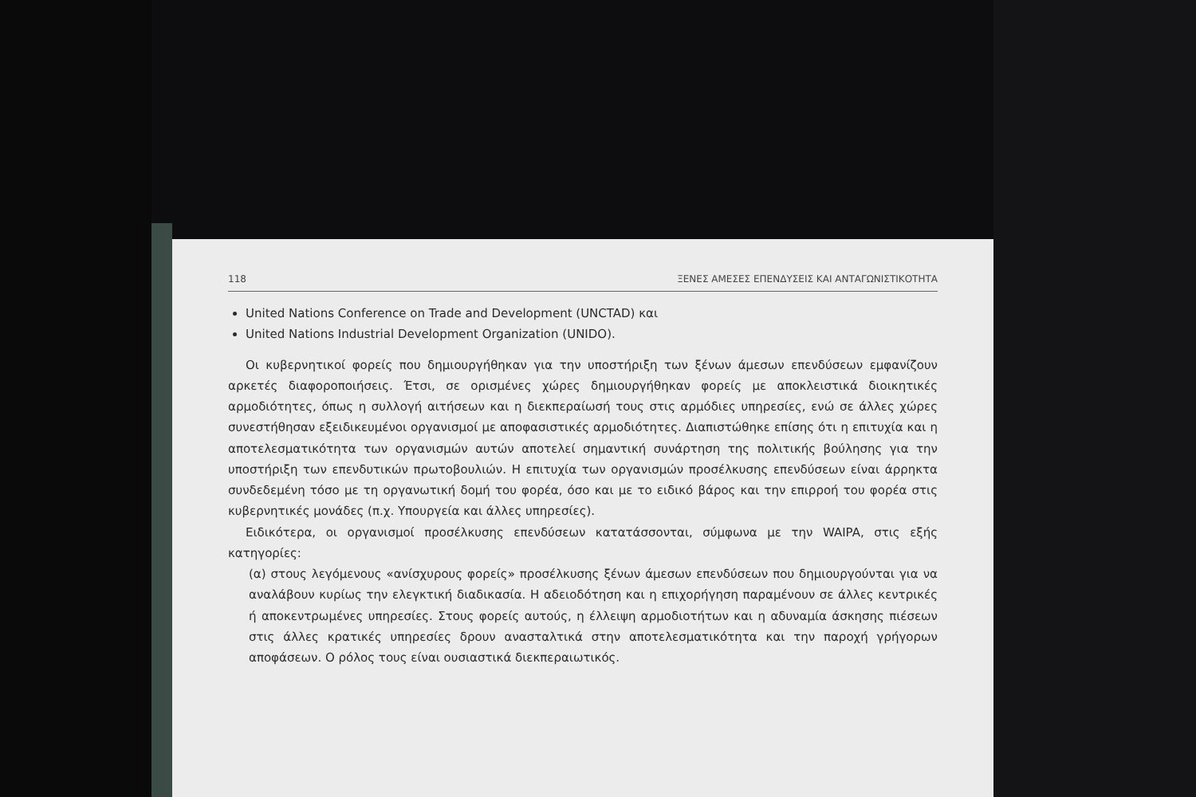118 ΞΕΝΕΣ ΑΜΕΣΕΣ ΕΠΕΝΔΥΣΕΙΣ ΚΑΙ ΑΝΤΑΓΩΝΙΣΤΙΚΟΤΗΤΑ
United Nations Conference on Trade and Development (UNCTAD) και
United Nations Industrial Development Organization (UNIDO).
Οι κυβερνητικοί φορείς που δημιουργήθηκαν για την υποστήριξη των ξένων άμεσων επενδύσεων εμφανίζουν αρκετές διαφοροποιήσεις. Έτσι, σε ορισμένες χώρες δημιουργήθηκαν φορείς με αποκλειστικά διοικητικές αρμοδιότητες, όπως η συλλογή αιτήσεων και η διεκπεραίωσή τους στις αρμόδιες υπηρεσίες, ενώ σε άλλες χώρες συνεστήθησαν εξειδικευμένοι οργανισμοί με αποφασιστικές αρμοδιότητες. Διαπιστώθηκε επίσης ότι η επιτυχία και η αποτελεσματικότητα των οργανισμών αυτών αποτελεί σημαντική συνάρτηση της πολιτικής βούλησης για την υποστήριξη των επενδυτικών πρωτοβουλιών. Η επιτυχία των οργανισμών προσέλκυσης επενδύσεων είναι άρρηκτα συνδεδεμένη τόσο με τη οργανωτική δομή του φορέα, όσο και με το ειδικό βάρος και την επιρροή του φορέα στις κυβερνητικές μονάδες (π.χ. Υπουργεία και άλλες υπηρεσίες).
Ειδικότερα, οι οργανισμοί προσέλκυσης επενδύσεων κατατάσσονται, σύμφωνα με την WAIPA, στις εξής κατηγορίες:
(α) στους λεγόμενους «ανίσχυρους φορείς» προσέλκυσης ξένων άμεσων επενδύσεων που δημιουργούνται για να αναλάβουν κυρίως την ελεγκτική διαδικασία. Η αδειοδότηση και η επιχορήγηση παραμένουν σε άλλες κεντρικές ή αποκεντρωμένες υπηρεσίες. Στους φορείς αυτούς, η έλλειψη αρμοδιοτήτων και η αδυναμία άσκησης πιέσεων στις άλλες κρατικές υπηρεσίες δρουν ανασταλτικά στην αποτελεσματικότητα και την παροχή γρήγορων αποφάσεων. Ο ρόλος τους είναι ουσιαστικά διεκπεραιωτικός.